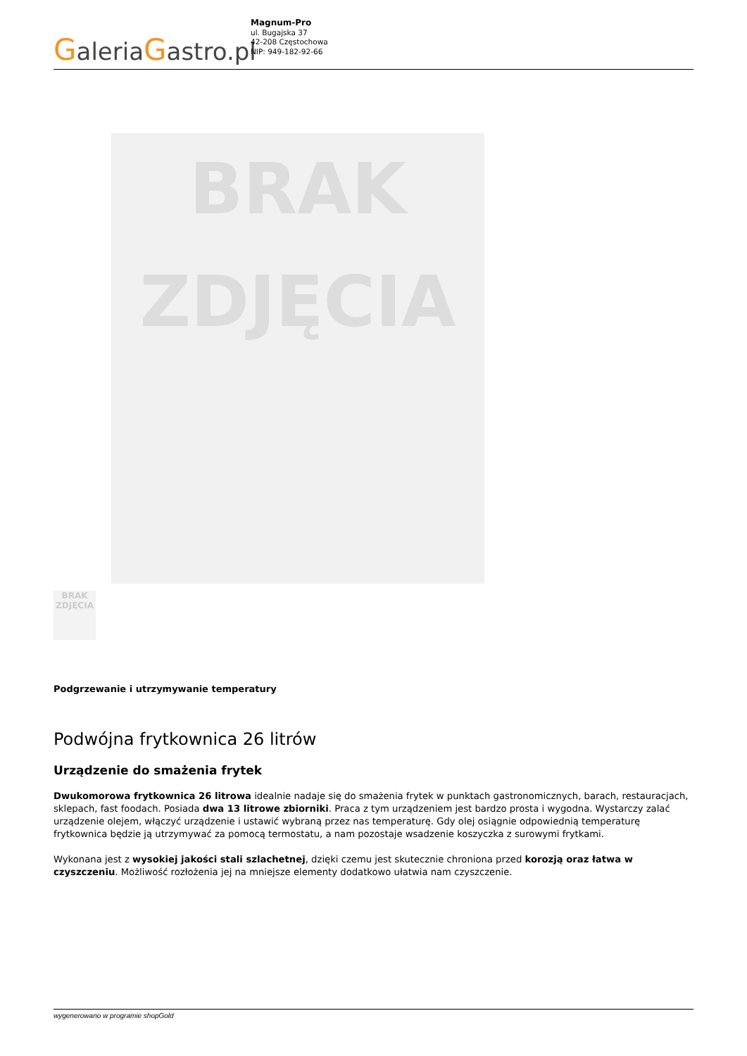GaleriaGastro.pl
Magnum-Pro
ul. Bugajska 37
42-208 Częstochowa
NIP: 949-182-92-66
BRAK
ZDJĘCIA
BRAK ZDJĘCIA
Podgrzewanie i utrzymywanie temperatury
Podwójna frytkownica 26 litrów
Urządzenie do smażenia frytek
Dwukomorowa frytkownica 26 litrowa idealnie nadaje się do smażenia frytek w punktach gastronomicznych, barach, restauracjach, sklepach, fast foodach. Posiada dwa 13 litrowe zbiorniki. Praca z tym urządzeniem jest bardzo prosta i wygodna. Wystarczy zalać urządzenie olejem, włączyć urządzenie i ustawić wybraną przez nas temperaturę. Gdy olej osiągnie odpowiednią temperaturę frytkownica będzie ją utrzymywać za pomocą termostatu, a nam pozostaje wsadzenie koszyczka z surowymi frytkami.
Wykonana jest z wysokiej jakości stali szlachetnej, dzięki czemu jest skutecznie chroniona przed korozją oraz łatwa w czyszczeniu. Możliwość rozłożenia jej na mniejsze elementy dodatkowo ułatwia nam czyszczenie.
wygenerowano w programie shopGold